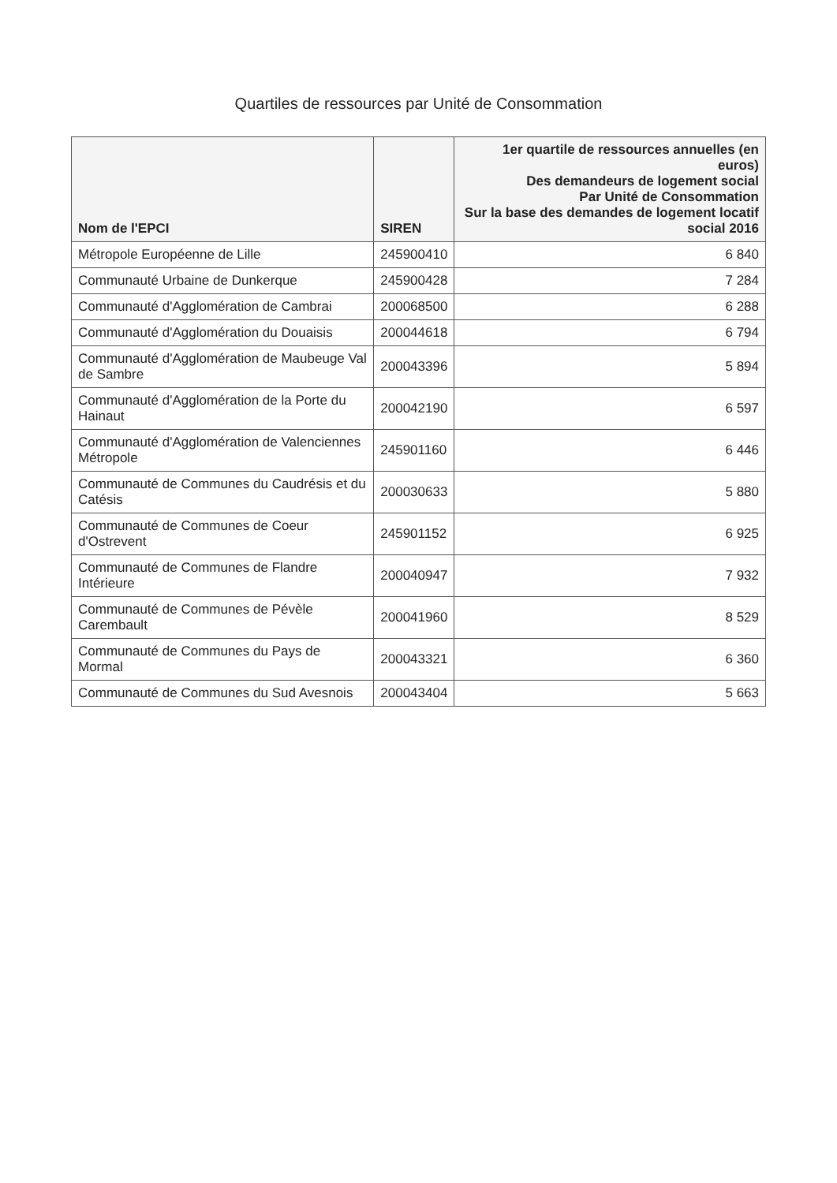Quartiles de ressources par Unité de Consommation
| Nom de l'EPCI | SIREN | 1er quartile de ressources annuelles (en euros) Des demandeurs de logement social Par Unité de Consommation Sur la base des demandes de logement locatif social 2016 |
| --- | --- | --- |
| Métropole Européenne de Lille | 245900410 | 6 840 |
| Communauté Urbaine de Dunkerque | 245900428 | 7 284 |
| Communauté d'Agglomération de Cambrai | 200068500 | 6 288 |
| Communauté d'Agglomération du Douaisis | 200044618 | 6 794 |
| Communauté d'Agglomération de Maubeuge Val de Sambre | 200043396 | 5 894 |
| Communauté d'Agglomération de la Porte du Hainaut | 200042190 | 6 597 |
| Communauté d'Agglomération de Valenciennes Métropole | 245901160 | 6 446 |
| Communauté de Communes du Caudrésis et du Catésis | 200030633 | 5 880 |
| Communauté de Communes de Coeur d'Ostrevent | 245901152 | 6 925 |
| Communauté de Communes de Flandre Intérieure | 200040947 | 7 932 |
| Communauté de Communes de Pévèle Carembault | 200041960 | 8 529 |
| Communauté de Communes du Pays de Mormal | 200043321 | 6 360 |
| Communauté de Communes du Sud Avesnois | 200043404 | 5 663 |